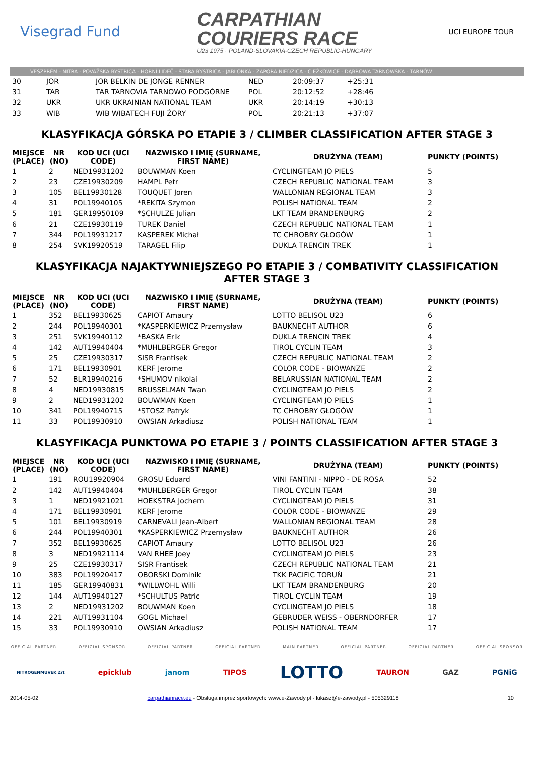Visegrad Fund
CARPATHIAN
COURIERS RACE
U23 1975 · POLAND-SLOVAKIA-CZECH REPUBLIC-HUNGARY
UCI EUROPE TOUR
VESZPRÉM - NITRA - POVAŽSKÁ BYSTRICA - HORNÍ LIDEČ - STARÁ BYSTRICA - JABŁONKA - ZAPORA NIEDZICA - CIĘŻKOWICE - DĄBROWA TARNOWSKA - TARNÓW
| 30 | JOR | JOR BELKIN DE JONGE RENNER | NED | 20:09:37 | +25:31 |
| 31 | TAR | TAR TARNOVIA TARNOWO PODGÓRNE | POL | 20:12:52 | +28:46 |
| 32 | UKR | UKR UKRAINIAN NATIONAL TEAM | UKR | 20:14:19 | +30:13 |
| 33 | WIB | WIB WIBATECH FUJI ŻORY | POL | 20:21:13 | +37:07 |
KLASYFIKACJA GÓRSKA PO ETAPIE 3 / CLIMBER CLASSIFICATION AFTER STAGE 3
| MIEJSCE (PLACE) | NR (NO) | KOD UCI (UCI CODE) | NAZWISKO I IMIĘ (SURNAME, FIRST NAME) | DRUŻYNA (TEAM) | PUNKTY (POINTS) |
| --- | --- | --- | --- | --- | --- |
| 1 | 2 | NED19931202 | BOUWMAN Koen | CYCLINGTEAM JO PIELS | 5 |
| 2 | 23 | CZE19930209 | HAMPL Petr | CZECH REPUBLIC NATIONAL TEAM | 3 |
| 3 | 105 | BEL19930128 | TOUQUET Joren | WALLONIAN REGIONAL TEAM | 3 |
| 4 | 31 | POL19940105 | *REKITA Szymon | POLISH NATIONAL TEAM | 2 |
| 5 | 181 | GER19950109 | *SCHULZE Julian | LKT TEAM BRANDENBURG | 2 |
| 6 | 21 | CZE19930119 | TUREK Daniel | CZECH REPUBLIC NATIONAL TEAM | 1 |
| 7 | 344 | POL19931217 | KASPEREK Michał | TC CHROBRY GŁOGÓW | 1 |
| 8 | 254 | SVK19920519 | TARAGEL Filip | DUKLA TRENCIN TREK | 1 |
KLASYFIKACJA NAJAKTYWNIEJSZEGO PO ETAPIE 3 / COMBATIVITY CLASSIFICATION
AFTER STAGE 3
| MIEJSCE (PLACE) | NR (NO) | KOD UCI (UCI CODE) | NAZWISKO I IMIĘ (SURNAME, FIRST NAME) | DRUŻYNA (TEAM) | PUNKTY (POINTS) |
| --- | --- | --- | --- | --- | --- |
| 1 | 352 | BEL19930625 | CAPIOT Amaury | LOTTO BELISOL U23 | 6 |
| 2 | 244 | POL19940301 | *KASPERKIEWICZ Przemysław | BAUKNECHT AUTHOR | 6 |
| 3 | 251 | SVK19940112 | *BASKA Erik | DUKLA TRENCIN TREK | 4 |
| 4 | 142 | AUT19940404 | *MUHLBERGER Gregor | TIROL CYCLIN TEAM | 3 |
| 5 | 25 | CZE19930317 | SISR Frantisek | CZECH REPUBLIC NATIONAL TEAM | 2 |
| 6 | 171 | BEL19930901 | KERF Jerome | COLOR CODE - BIOWANZE | 2 |
| 7 | 52 | BLR19940216 | *SHUMOV nikolai | BELARUSSIAN NATIONAL TEAM | 2 |
| 8 | 4 | NED19930815 | BRUSSELMAN Twan | CYCLINGTEAM JO PIELS | 2 |
| 9 | 2 | NED19931202 | BOUWMAN Koen | CYCLINGTEAM JO PIELS | 1 |
| 10 | 341 | POL19940715 | *STOSZ Patryk | TC CHROBRY GŁOGÓW | 1 |
| 11 | 33 | POL19930910 | OWSIAN Arkadiusz | POLISH NATIONAL TEAM | 1 |
KLASYFIKACJA PUNKTOWA PO ETAPIE 3 / POINTS CLASSIFICATION AFTER STAGE 3
| MIEJSCE (PLACE) | NR (NO) | KOD UCI (UCI CODE) | NAZWISKO I IMIĘ (SURNAME, FIRST NAME) | DRUŻYNA (TEAM) | PUNKTY (POINTS) |
| --- | --- | --- | --- | --- | --- |
| 1 | 191 | ROU19920904 | GROSU Eduard | VINI FANTINI - NIPPO - DE ROSA | 52 |
| 2 | 142 | AUT19940404 | *MUHLBERGER Gregor | TIROL CYCLIN TEAM | 38 |
| 3 | 1 | NED19921021 | HOEKSTRA Jochem | CYCLINGTEAM JO PIELS | 31 |
| 4 | 171 | BEL19930901 | KERF Jerome | COLOR CODE - BIOWANZE | 29 |
| 5 | 101 | BEL19930919 | CARNEVALI Jean-Albert | WALLONIAN REGIONAL TEAM | 28 |
| 6 | 244 | POL19940301 | *KASPERKIEWICZ Przemysław | BAUKNECHT AUTHOR | 26 |
| 7 | 352 | BEL19930625 | CAPIOT Amaury | LOTTO BELISOL U23 | 26 |
| 8 | 3 | NED19921114 | VAN RHEE Joey | CYCLINGTEAM JO PIELS | 23 |
| 9 | 25 | CZE19930317 | SISR Frantisek | CZECH REPUBLIC NATIONAL TEAM | 21 |
| 10 | 383 | POL19920417 | OBORSKI Dominik | TKK PACIFIC TORUŃ | 21 |
| 11 | 185 | GER19940831 | *WILLWOHL Willi | LKT TEAM BRANDENBURG | 20 |
| 12 | 144 | AUT19940127 | *SCHULTUS Patric | TIROL CYCLIN TEAM | 19 |
| 13 | 2 | NED19931202 | BOUWMAN Koen | CYCLINGTEAM JO PIELS | 18 |
| 14 | 221 | AUT19931104 | GOGL Michael | GEBRUDER WEISS - OBERNDORFER | 17 |
| 15 | 33 | POL19930910 | OWSIAN Arkadiusz | POLISH NATIONAL TEAM | 17 |
OFFICIAL PARTNER OFFICIAL SPONSOR OFFICIAL PARTNER OFFICIAL PARTNER MAIN PARTNER OFFICIAL PARTNER OFFICIAL PARTNER OFFICIAL SPONSOR
NITROGENMUVEK Zrt epicklub janom TIPOS LOTTO TAURON GAZ PGNiG
2014-05-02 carpathianrace.eu - Obsługa imprez sportowych: www.e-Zawody.pl - lukasz@e-zawody.pl - 505329118 10